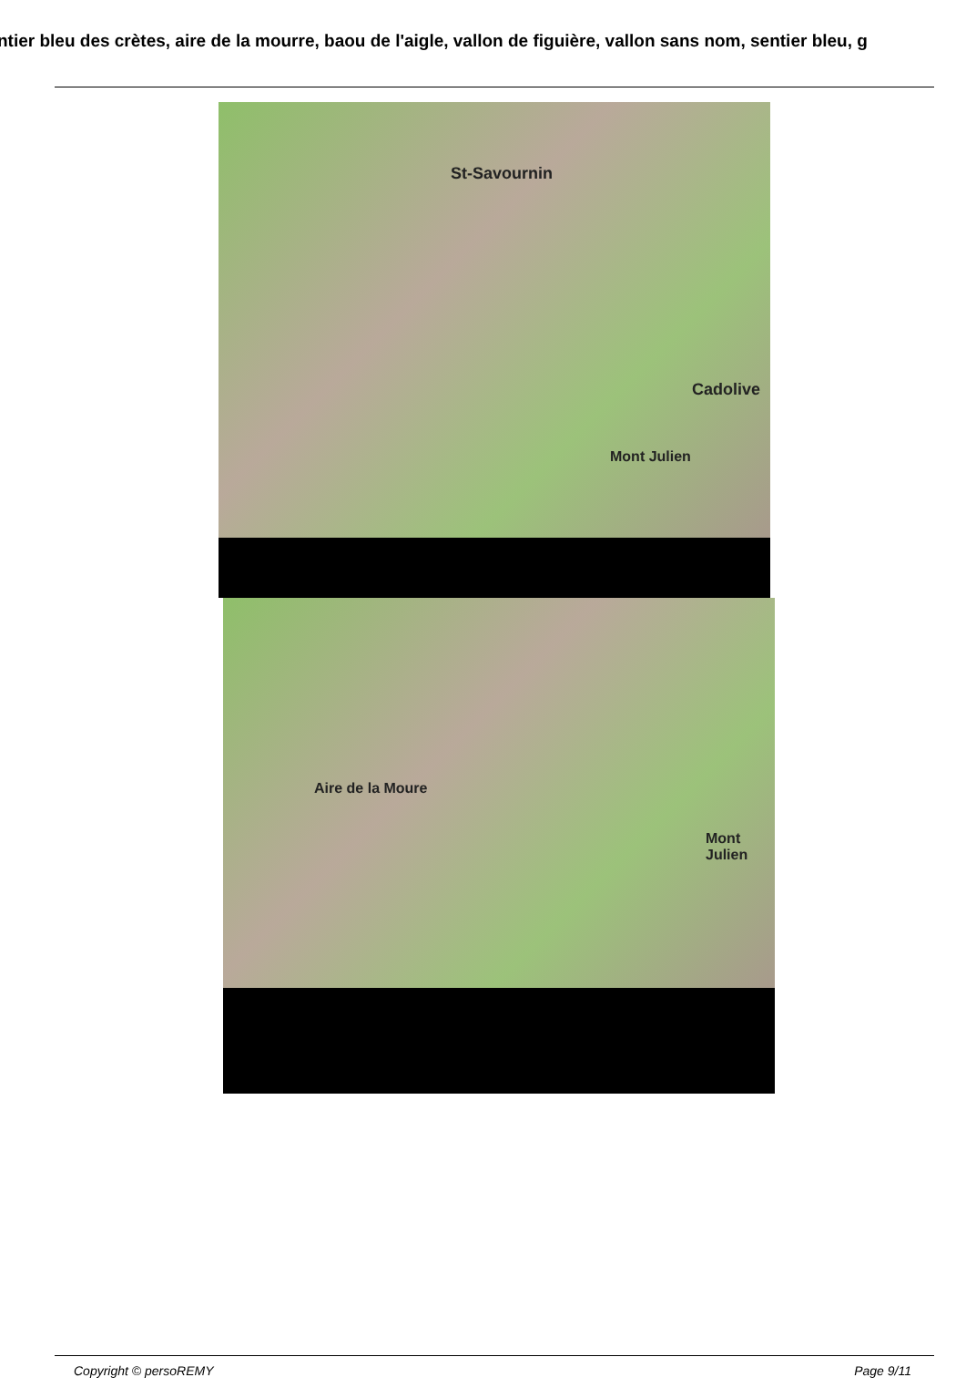ntier bleu des crètes, aire de la mourre, baou de l'aigle, vallon de figuière, vallon sans nom, sentier bleu, g
St-Savournin
Cadolive
Mont Julien
Aire de la Moure
Mont Julien
Copyright © persoREMY Page 9/11